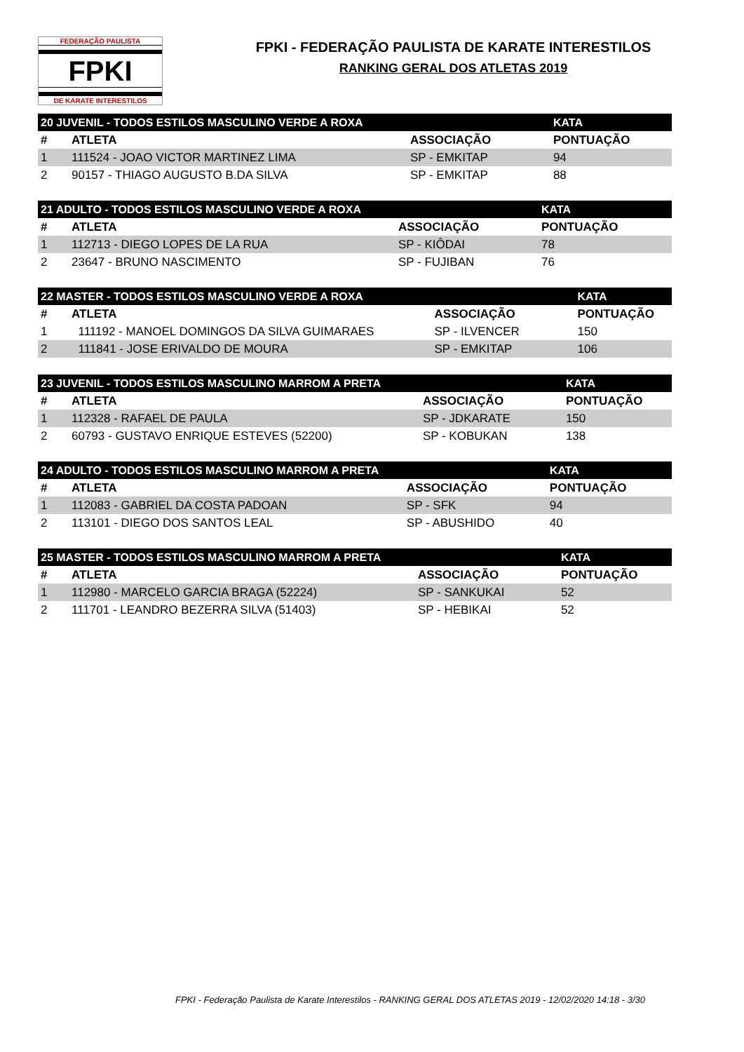FEDERAÇÃO PAULISTA
FPKI
DE KARATE INTERESTILOS
FPKI - FEDERAÇÃO PAULISTA DE KARATE INTERESTILOS
RANKING GERAL DOS ATLETAS 2019
| 20 JUVENIL - TODOS ESTILOS MASCULINO VERDE A ROXA | | | KATA |
| --- | --- | --- | --- |
| # | ATLETA | ASSOCIAÇÃO | PONTUAÇÃO |
| 1 | 111524 - JOAO VICTOR MARTINEZ LIMA | SP - EMKITAP | 94 |
| 2 | 90157 - THIAGO AUGUSTO B.DA SILVA | SP - EMKITAP | 88 |
| 21 ADULTO - TODOS ESTILOS MASCULINO VERDE A ROXA | | | KATA |
| --- | --- | --- | --- |
| # | ATLETA | ASSOCIAÇÃO | PONTUAÇÃO |
| 1 | 112713 - DIEGO LOPES DE LA RUA | SP - KIÔDAI | 78 |
| 2 | 23647 - BRUNO NASCIMENTO | SP - FUJIBAN | 76 |
| 22 MASTER - TODOS ESTILOS MASCULINO VERDE A ROXA | | | KATA |
| --- | --- | --- | --- |
| # | ATLETA | ASSOCIAÇÃO | PONTUAÇÃO |
| 1 | 111192 - MANOEL DOMINGOS DA SILVA GUIMARAES | SP - ILVENCER | 150 |
| 2 | 111841 - JOSE ERIVALDO DE MOURA | SP - EMKITAP | 106 |
| 23 JUVENIL - TODOS ESTILOS MASCULINO MARROM A PRETA | | | KATA |
| --- | --- | --- | --- |
| # | ATLETA | ASSOCIAÇÃO | PONTUAÇÃO |
| 1 | 112328 - RAFAEL DE PAULA | SP - JDKARATE | 150 |
| 2 | 60793 - GUSTAVO ENRIQUE ESTEVES (52200) | SP - KOBUKAN | 138 |
| 24 ADULTO - TODOS ESTILOS MASCULINO MARROM A PRETA | | | KATA |
| --- | --- | --- | --- |
| # | ATLETA | ASSOCIAÇÃO | PONTUAÇÃO |
| 1 | 112083 - GABRIEL DA COSTA PADOAN | SP - SFK | 94 |
| 2 | 113101 - DIEGO DOS SANTOS LEAL | SP - ABUSHIDO | 40 |
| 25 MASTER - TODOS ESTILOS MASCULINO MARROM A PRETA | | | KATA |
| --- | --- | --- | --- |
| # | ATLETA | ASSOCIAÇÃO | PONTUAÇÃO |
| 1 | 112980 - MARCELO GARCIA BRAGA (52224) | SP - SANKUKAI | 52 |
| 2 | 111701 - LEANDRO BEZERRA SILVA (51403) | SP - HEBIKAI | 52 |
FPKI - Federação Paulista de Karate Interestilos - RANKING GERAL DOS ATLETAS 2019 - 12/02/2020 14:18 - 3/30